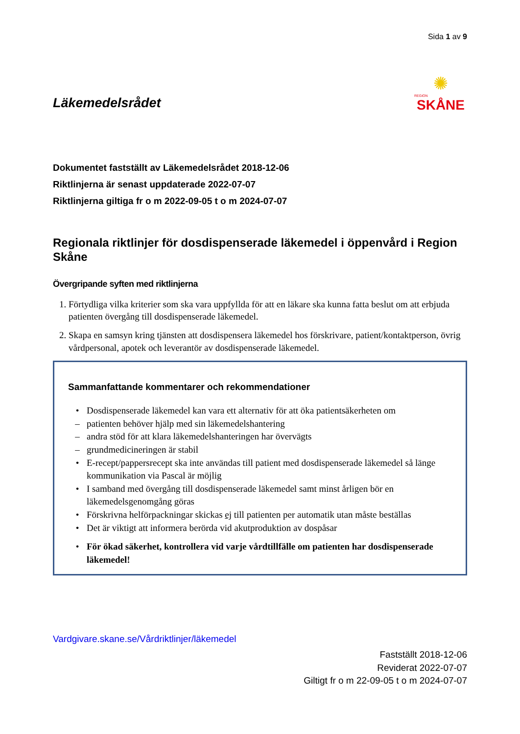Sida 1 av 9
Läkemedelsrådet
✺
REGION
SKÅNE
Dokumentet fastställt av Läkemedelsrådet 2018-12-06
Riktlinjerna är senast uppdaterade 2022-07-07
Riktlinjerna giltiga fr o m 2022-09-05 t o m 2024-07-07
Regionala riktlinjer för dosdispenserade läkemedel i öppenvård i Region Skåne
Övergripande syften med riktlinjerna
1. Förtydliga vilka kriterier som ska vara uppfyllda för att en läkare ska kunna fatta beslut om att erbjuda patienten övergång till dosdispenserade läkemedel.
2. Skapa en samsyn kring tjänsten att dosdispensera läkemedel hos förskrivare, patient/kontaktperson, övrig vårdpersonal, apotek och leverantör av dosdispenserade läkemedel.
Sammanfattande kommentarer och rekommendationer
• Dosdispenserade läkemedel kan vara ett alternativ för att öka patientsäkerheten om
– patienten behöver hjälp med sin läkemedelshantering
– andra stöd för att klara läkemedelshanteringen har övervägts
– grundmedicineringen är stabil
• E-recept/pappersrecept ska inte användas till patient med dosdispenserade läkemedel så länge kommunikation via Pascal är möjlig
• I samband med övergång till dosdispenserade läkemedel samt minst årligen bör en läkemedelsgenomgång göras
• Förskrivna helförpackningar skickas ej till patienten per automatik utan måste beställas
• Det är viktigt att informera berörda vid akutproduktion av dospåsar
• För ökad säkerhet, kontrollera vid varje vårdtillfälle om patienten har dosdispenserade läkemedel!
Vardgivare.skane.se/Vårdriktlinjer/läkemedel
Fastställt 2018-12-06
Reviderat 2022-07-07
Giltigt fr o m 22-09-05 t o m 2024-07-07